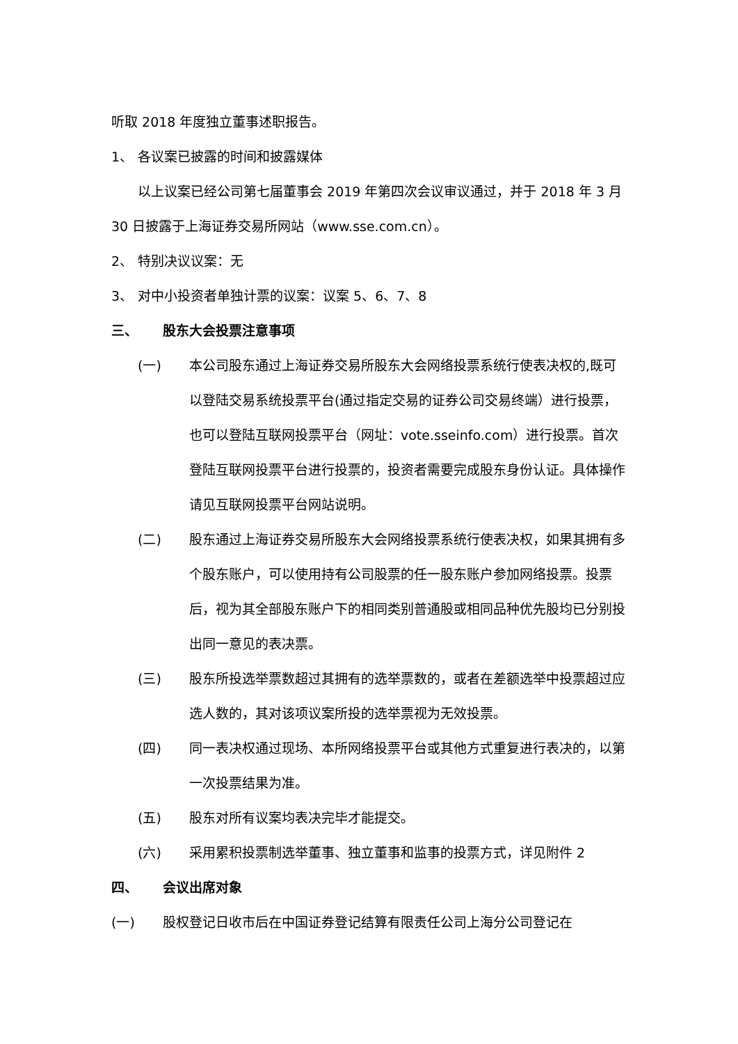听取 2018 年度独立董事述职报告。
1、 各议案已披露的时间和披露媒体
以上议案已经公司第七届董事会 2019 年第四次会议审议通过，并于 2018 年 3 月 30 日披露于上海证券交易所网站（www.sse.com.cn）。
2、 特别决议议案：无
3、 对中小投资者单独计票的议案：议案 5、6、7、8
三、 股东大会投票注意事项
(一) 本公司股东通过上海证券交易所股东大会网络投票系统行使表决权的,既可以登陆交易系统投票平台(通过指定交易的证券公司交易终端）进行投票，也可以登陆互联网投票平台（网址：vote.sseinfo.com）进行投票。首次登陆互联网投票平台进行投票的，投资者需要完成股东身份认证。具体操作请见互联网投票平台网站说明。
(二) 股东通过上海证券交易所股东大会网络投票系统行使表决权，如果其拥有多个股东账户，可以使用持有公司股票的任一股东账户参加网络投票。投票后，视为其全部股东账户下的相同类别普通股或相同品种优先股均已分别投出同一意见的表决票。
(三) 股东所投选举票数超过其拥有的选举票数的，或者在差额选举中投票超过应选人数的，其对该项议案所投的选举票视为无效投票。
(四) 同一表决权通过现场、本所网络投票平台或其他方式重复进行表决的，以第一次投票结果为准。
(五) 股东对所有议案均表决完毕才能提交。
(六) 采用累积投票制选举董事、独立董事和监事的投票方式，详见附件 2
四、 会议出席对象
(一) 股权登记日收市后在中国证券登记结算有限责任公司上海分公司登记在